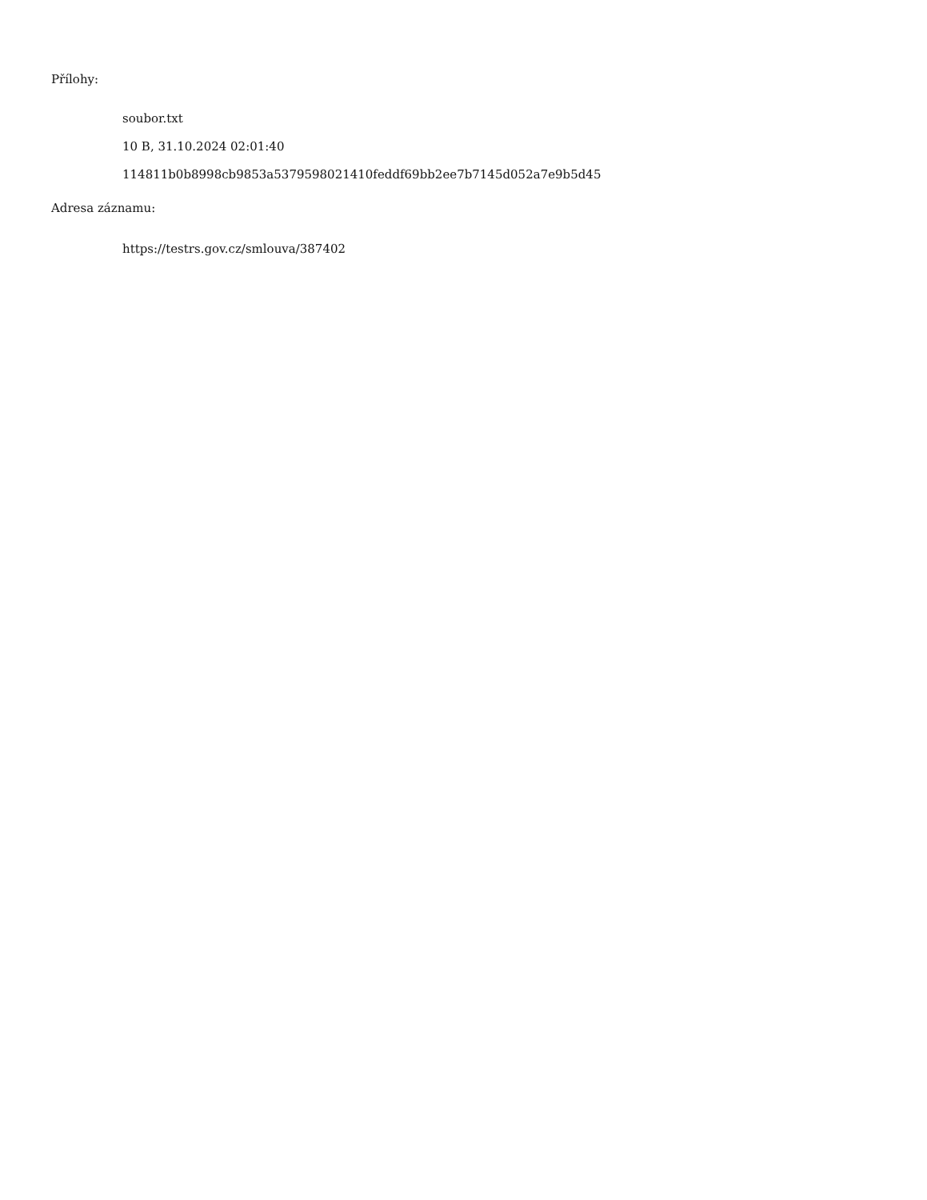Přílohy:
soubor.txt
10 B, 31.10.2024 02:01:40
114811b0b8998cb9853a5379598021410feddf69bb2ee7b7145d052a7e9b5d45
Adresa záznamu:
https://testrs.gov.cz/smlouva/387402